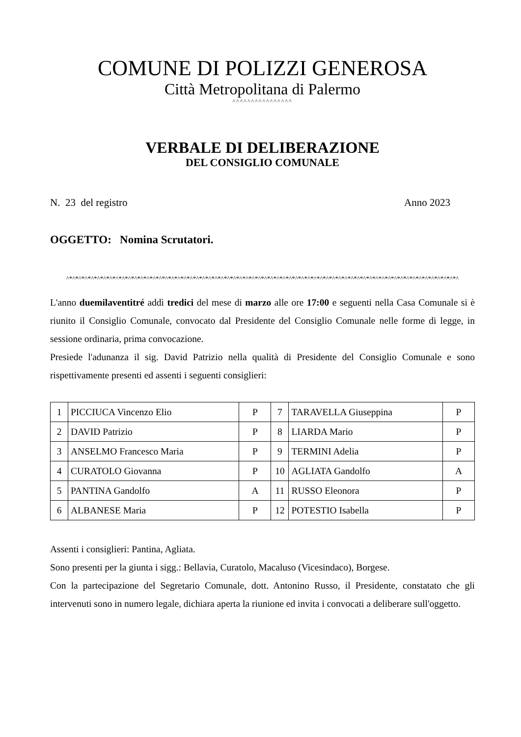COMUNE DI POLIZZI GENEROSA
Città Metropolitana di Palermo
^^^^^^^^^^^^^^^^
VERBALE DI DELIBERAZIONE
DEL CONSIGLIO COMUNALE
N. 23 del registro Anno 2023
OGGETTO: Nomina Scrutatori.
^*^*^*^*^*^*^*^*^*^*^*^*^*^*^*^*^*^*^*^*^*^*^*^*^*^*^*^*^*^*^*^*^*^*^*^*^*^*^*^*^*^*^*^*^*^*^*^*^*^*^*^*^*^*^*^*^*^*^*^*^*^*^*^
L'anno duemilaventitré addì tredici del mese di marzo alle ore 17:00 e seguenti nella Casa Comunale si è riunito il Consiglio Comunale, convocato dal Presidente del Consiglio Comunale nelle forme di legge, in sessione ordinaria, prima convocazione.
Presiede l'adunanza il sig. David Patrizio nella qualità di Presidente del Consiglio Comunale e sono rispettivamente presenti ed assenti i seguenti consiglieri:
| 1 | PICCIUCA Vincenzo Elio | P | 7 | TARAVELLA Giuseppina | P |
| 2 | DAVID Patrizio | P | 8 | LIARDA Mario | P |
| 3 | ANSELMO Francesco Maria | P | 9 | TERMINI Adelia | P |
| 4 | CURATOLO Giovanna | P | 10 | AGLIATA Gandolfo | A |
| 5 | PANTINA Gandolfo | A | 11 | RUSSO Eleonora | P |
| 6 | ALBANESE Maria | P | 12 | POTESTIO Isabella | P |
Assenti i consiglieri: Pantina, Agliata.
Sono presenti per la giunta i sigg.: Bellavia, Curatolo, Macaluso (Vicesindaco), Borgese.
Con la partecipazione del Segretario Comunale, dott. Antonino Russo, il Presidente, constatato che gli intervenuti sono in numero legale, dichiara aperta la riunione ed invita i convocati a deliberare sull'oggetto.